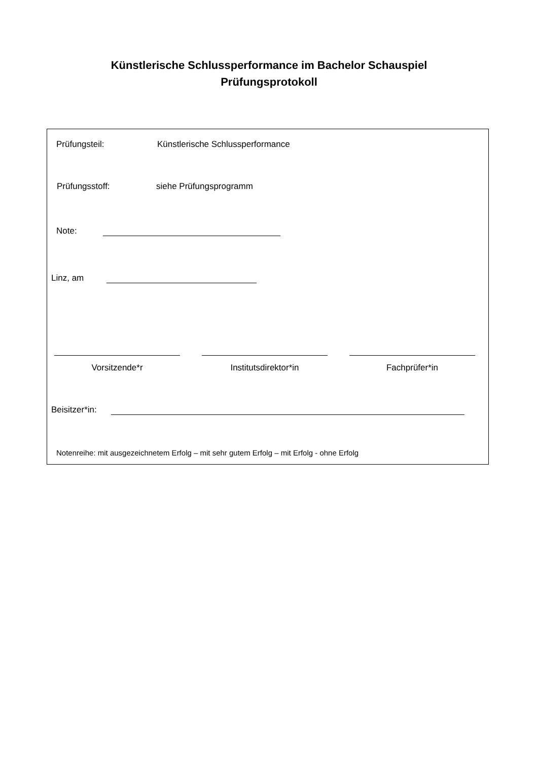Künstlerische Schlussperformance im Bachelor Schauspiel
Prüfungsprotokoll
Prüfungsteil: Künstlerische Schlussperformance
Prüfungsstoff: siehe Prüfungsprogramm
Note:
Linz, am
Vorsitzende*r Institutsdirektor*in Fachprüfer*in
Beisitzer*in:
Notenreihe: mit ausgezeichnetem Erfolg – mit sehr gutem Erfolg – mit Erfolg - ohne Erfolg